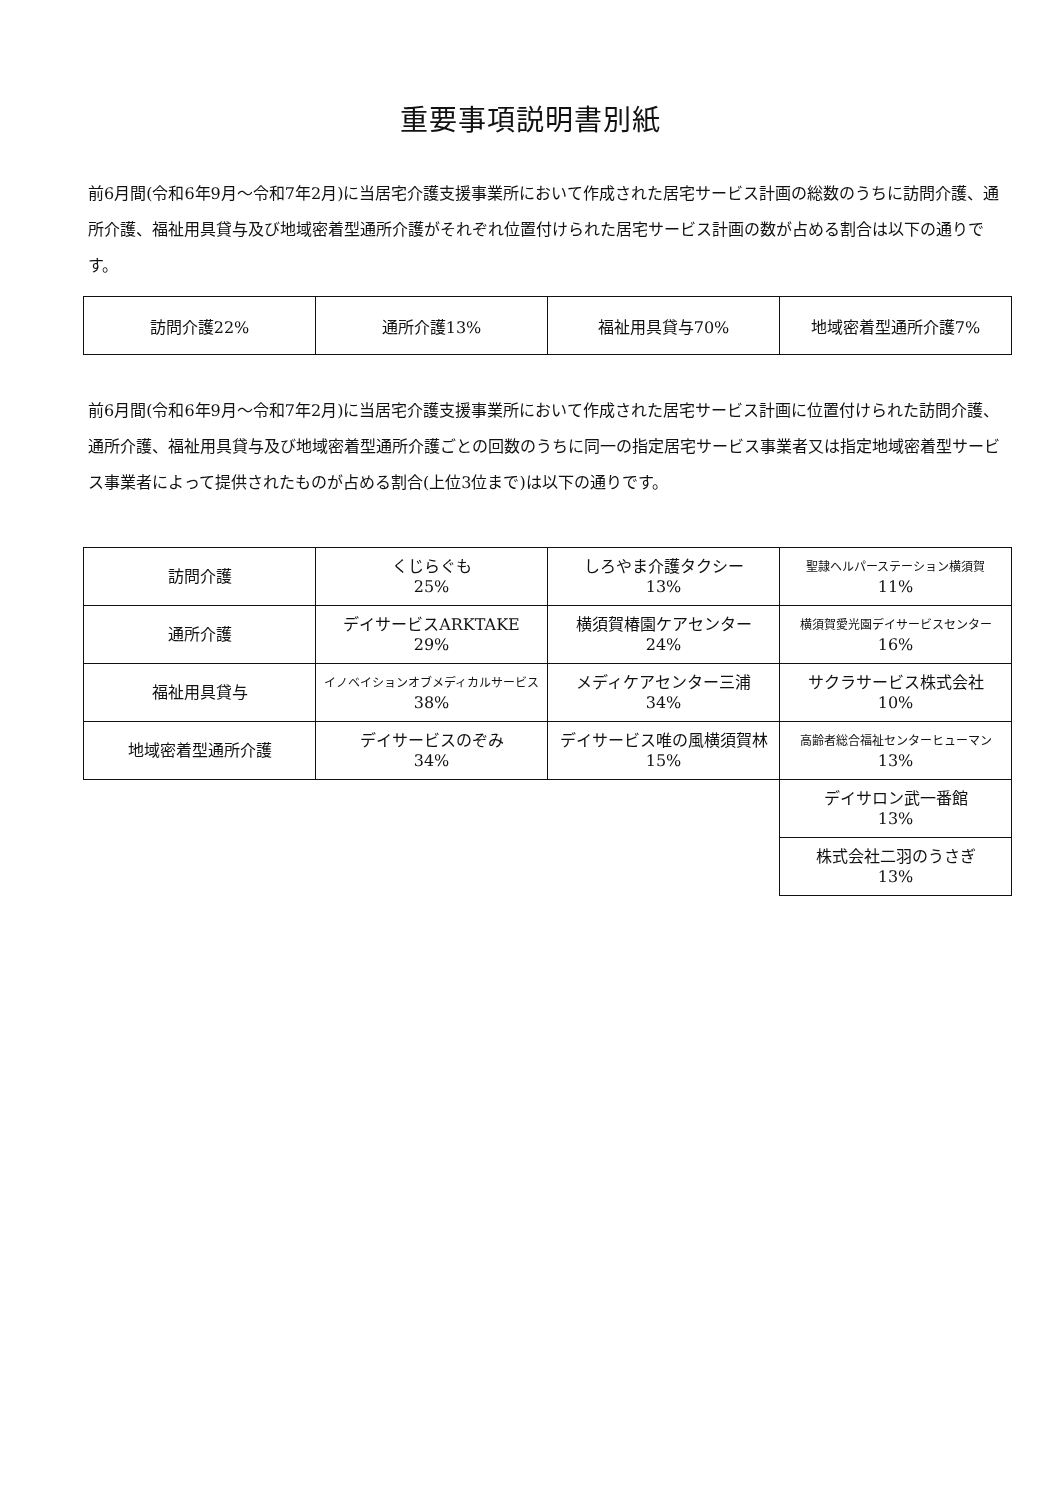重要事項説明書別紙
前6月間(令和6年9月～令和7年2月)に当居宅介護支援事業所において作成された居宅サービス計画の総数のうちに訪問介護、通所介護、福祉用具貸与及び地域密着型通所介護がそれぞれ位置付けられた居宅サービス計画の数が占める割合は以下の通りです。
| 訪問介護22% | 通所介護13% | 福祉用具貸与70% | 地域密着型通所介護7% |
前6月間(令和6年9月～令和7年2月)に当居宅介護支援事業所において作成された居宅サービス計画に位置付けられた訪問介護、通所介護、福祉用具貸与及び地域密着型通所介護ごとの回数のうちに同一の指定居宅サービス事業者又は指定地域密着型サービス事業者によって提供されたものが占める割合(上位3位まで)は以下の通りです。
| 訪問介護 | くじらぐも 25% | しろやま介護タクシー 13% | 聖隷ヘルパーステーション横須賀 11% |
| 通所介護 | デイサービスARKTAKE 29% | 横須賀椿園ケアセンター 24% | 横須賀愛光園デイサービスセンター 16% |
| 福祉用具貸与 | イノベイションオブメディカルサービス 38% | メディケアセンター三浦 34% | サクラサービス株式会社 10% |
| 地域密着型通所介護 | デイサービスのぞみ 34% | デイサービス唯の風横須賀林 15% | 高齢者総合福祉センターヒューマン 13% |
| | | | デイサロン武一番館 13% |
| | | | 株式会社二羽のうさぎ 13% |